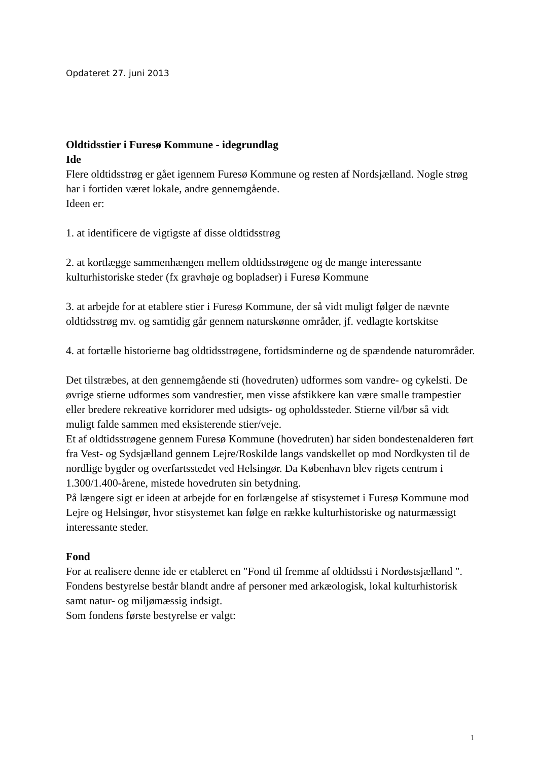Opdateret 27. juni 2013
Oldtidsstier i Furesø Kommune - idegrundlag
Ide
Flere oldtidsstrøg er gået igennem Furesø Kommune og resten af Nordsjælland. Nogle strøg har i fortiden været lokale, andre gennemgående.
Ideen er:
1. at identificere de vigtigste af disse oldtidsstrøg
2. at kortlægge sammenhængen mellem oldtidsstrøgene og de mange interessante kulturhistoriske steder (fx gravhøje og bopladser) i Furesø Kommune
3. at arbejde for at etablere stier i Furesø Kommune, der så vidt muligt følger de nævnte oldtidsstrøg mv. og samtidig går gennem naturskønne områder, jf. vedlagte kortskitse
4. at fortælle historierne bag oldtidsstrøgene, fortidsminderne og de spændende naturområder.
Det tilstræbes, at den gennemgående sti (hovedruten) udformes som vandre- og cykelsti. De øvrige stierne udformes som vandrestier, men visse afstikkere kan være smalle trampestier eller bredere rekreative korridorer med udsigts- og opholdssteder. Stierne vil/bør så vidt muligt falde sammen med eksisterende stier/veje.
Et af oldtidsstrøgene gennem Furesø Kommune (hovedruten) har siden bondestenalderen ført fra Vest- og Sydsjælland gennem Lejre/Roskilde langs vandskellet op mod Nordkysten til de nordlige bygder og overfartsstedet ved Helsingør. Da København blev rigets centrum i 1.300/1.400-årene, mistede hovedruten sin betydning.
På længere sigt er ideen at arbejde for en forlængelse af stisystemet i Furesø Kommune mod Lejre og Helsingør, hvor stisystemet kan følge en række kulturhistoriske og naturmæssigt interessante steder.
Fond
For at realisere denne ide er etableret en "Fond til fremme af oldtidssti i Nordøstsjælland ". Fondens bestyrelse består blandt andre af personer med arkæologisk, lokal kulturhistorisk samt natur- og miljømæssig indsigt.
Som fondens første bestyrelse er valgt:
1